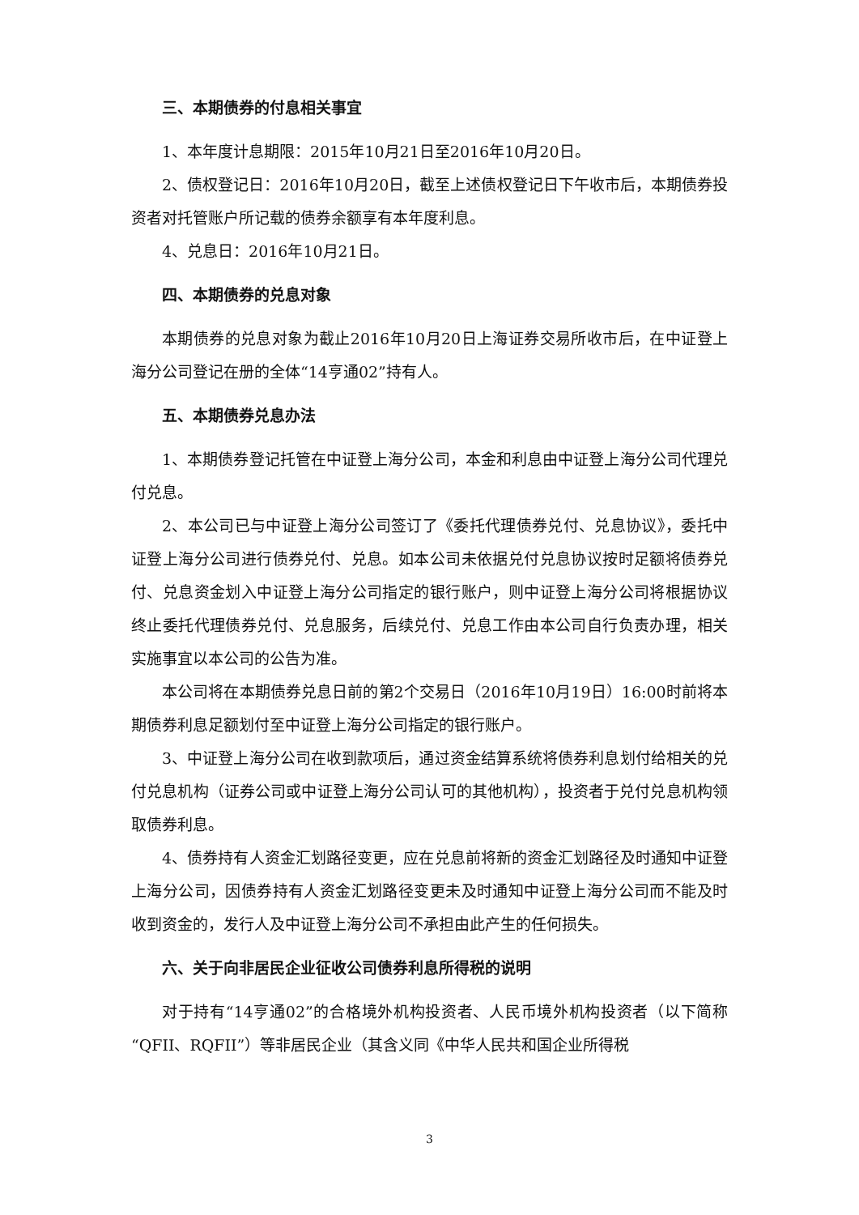三、本期债券的付息相关事宜
1、本年度计息期限：2015年10月21日至2016年10月20日。
2、债权登记日：2016年10月20日，截至上述债权登记日下午收市后，本期债券投资者对托管账户所记载的债券余额享有本年度利息。
4、兑息日：2016年10月21日。
四、本期债券的兑息对象
本期债券的兑息对象为截止2016年10月20日上海证券交易所收市后，在中证登上海分公司登记在册的全体“14亨通02”持有人。
五、本期债券兑息办法
1、本期债券登记托管在中证登上海分公司，本金和利息由中证登上海分公司代理兑付兑息。
2、本公司已与中证登上海分公司签订了《委托代理债券兑付、兑息协议》，委托中证登上海分公司进行债券兑付、兑息。如本公司未依据兑付兑息协议按时足额将债券兑付、兑息资金划入中证登上海分公司指定的银行账户，则中证登上海分公司将根据协议终止委托代理债券兑付、兑息服务，后续兑付、兑息工作由本公司自行负责办理，相关实施事宜以本公司的公告为准。
本公司将在本期债券兑息日前的第2个交易日（2016年10月19日）16:00时前将本期债券利息足额划付至中证登上海分公司指定的银行账户。
3、中证登上海分公司在收到款项后，通过资金结算系统将债券利息划付给相关的兑付兑息机构（证券公司或中证登上海分公司认可的其他机构），投资者于兑付兑息机构领取债券利息。
4、债券持有人资金汇划路径变更，应在兑息前将新的资金汇划路径及时通知中证登上海分公司，因债券持有人资金汇划路径变更未及时通知中证登上海分公司而不能及时收到资金的，发行人及中证登上海分公司不承担由此产生的任何损失。
六、关于向非居民企业征收公司债券利息所得税的说明
对于持有“14亨通02”的合格境外机构投资者、人民币境外机构投资者（以下简称“QFII、RQFII”）等非居民企业（其含义同《中华人民共和国企业所得税
3